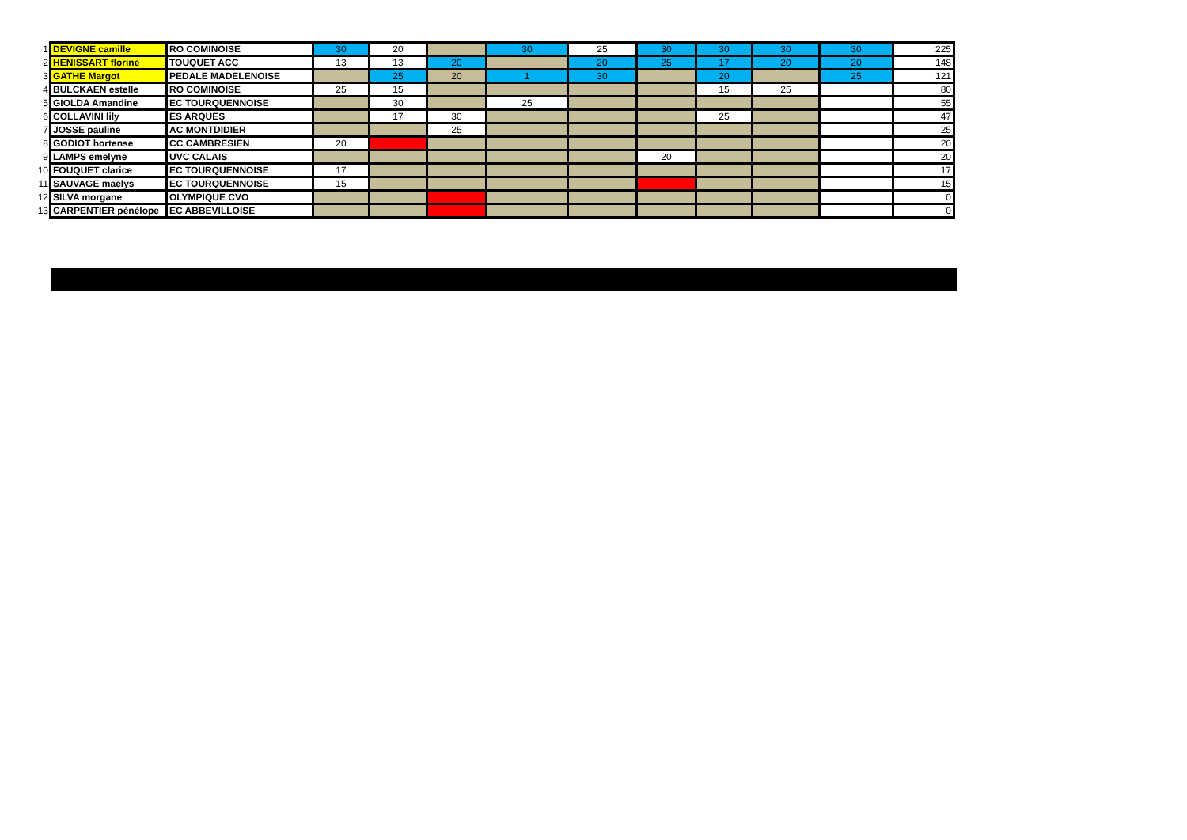| 1 | DEVIGNE camille | RO COMINOISE | 30 | 20 | | 30 | 25 | 30 | 30 | 30 | 30 | 225 |
| 2 | HENISSART florine | TOUQUET ACC | 13 | 13 | 20 | | 20 | 25 | 17 | 20 | 20 | 148 |
| 3 | GATHE Margot | PEDALE MADELENOISE | | 25 | 20 | 1 | 30 | | 20 | | 25 | 121 |
| 4 | BULCKAEN estelle | RO COMINOISE | 25 | 15 | | | | | 15 | 25 | | 80 |
| 5 | GIOLDA Amandine | EC TOURQUENNOISE | | 30 | | 25 | | | | | | 55 |
| 6 | COLLAVINI lily | ES ARQUES | | 17 | 30 | | | | 25 | | | 47 |
| 7 | JOSSE pauline | AC MONTDIDIER | | | 25 | | | | | | | 25 |
| 8 | GODIOT hortense | CC CAMBRESIEN | 20 | | | | | | | | | 20 |
| 9 | LAMPS emelyne | UVC CALAIS | | | | | | 20 | | | | 20 |
| 10 | FOUQUET clarice | EC TOURQUENNOISE | 17 | | | | | | | | | 17 |
| 11 | SAUVAGE maëlys | EC TOURQUENNOISE | 15 | | | | | | | | | 15 |
| 12 | SILVA morgane | OLYMPIQUE CVO | | | | | | | | | | 0 |
| 13 | CARPENTIER pénélope | EC ABBEVILLOISE | | | | | | | | | | 0 |